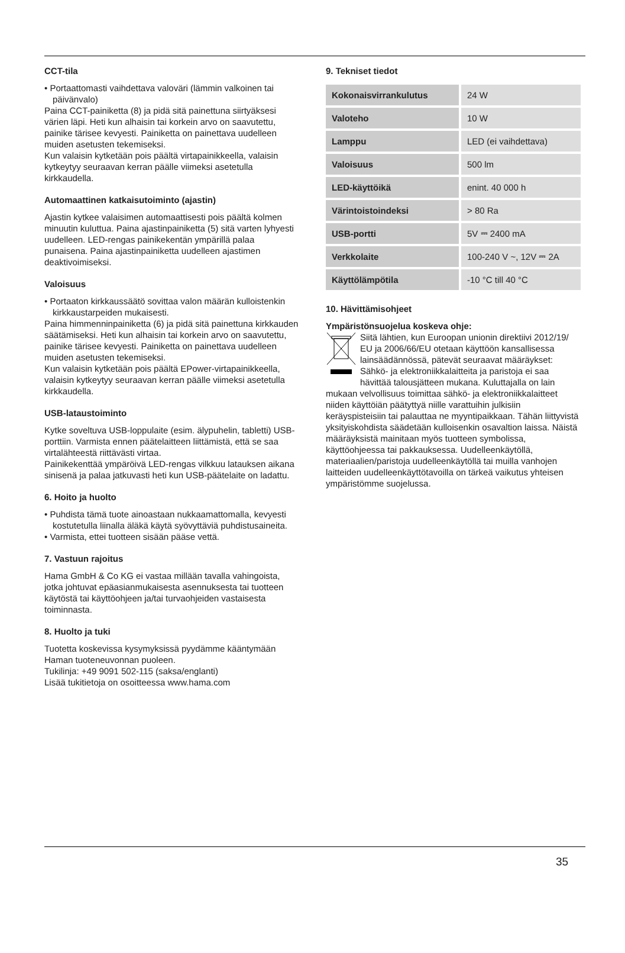CCT-tila
• Portaattomasti vaihdettava valoväri (lämmin valkoinen tai päivänvalo)
Paina CCT-painiketta (8) ja pidä sitä painettuna siirtyäksesi värien läpi. Heti kun alhaisin tai korkein arvo on saavutettu, painike tärisee kevyesti. Painiketta on painettava uudelleen muiden asetusten tekemiseksi.
Kun valaisin kytketään pois päältä virtapainikkeella, valaisin kytkeytyy seuraavan kerran päälle viimeksi asetetulla kirkkaudella.
Automaattinen katkaisutoiminto (ajastin)
Ajastin kytkee valaisimen automaattisesti pois päältä kolmen minuutin kuluttua. Paina ajastinpainiketta (5) sitä varten lyhyesti uudelleen. LED-rengas painikekentän ympärillä palaa punaisena. Paina ajastinpainiketta uudelleen ajastimen deaktivoimiseksi.
Valoisuus
• Portaaton kirkkaussäätö sovittaa valon määrän kulloistenkin kirkkaustarpeiden mukaisesti.
Paina himmenninpainiketta (6) ja pidä sitä painettuna kirkkauden säätämiseksi. Heti kun alhaisin tai korkein arvo on saavutettu, painike tärisee kevyesti. Painiketta on painettava uudelleen muiden asetusten tekemiseksi.
Kun valaisin kytketään pois päältä EPower-virtapainikkeella, valaisin kytkeytyy seuraavan kerran päälle viimeksi asetetulla kirkkaudella.
USB-lataustoiminto
Kytke soveltuva USB-loppulaite (esim. älypuhelin, tabletti) USB-porttiin. Varmista ennen päätelaitteen liittämistä, että se saa virtalähteestä riittävästi virtaa.
Painikekenttää ympäröivä LED-rengas vilkkuu latauksen aikana sinisenä ja palaa jatkuvasti heti kun USB-päätelaite on ladattu.
6. Hoito ja huolto
• Puhdista tämä tuote ainoastaan nukkaamattomalla, kevyesti kostutetulla liinalla äläkä käytä syövyttäviä puhdistusaineita.
• Varmista, ettei tuotteen sisään pääse vettä.
7. Vastuun rajoitus
Hama GmbH & Co KG ei vastaa millään tavalla vahingoista, jotka johtuvat epäasianmukaisesta asennuksesta tai tuotteen käytöstä tai käyttöohjeen ja/tai turvaohjeiden vastaisesta toiminnasta.
8. Huolto ja tuki
Tuotetta koskevissa kysymyksissä pyydämme kääntymään Haman tuoteneuvonnan puoleen.
Tukilinja: +49 9091 502-115 (saksa/englanti)
Lisää tukitietoja on osoitteessa www.hama.com
9. Tekniset tiedot
| Kokonaisvirrankulutus | 24 W |
| Valoteho | 10 W |
| Lamppu | LED (ei vaihdettava) |
| Valoisuus | 500 lm |
| LED-käyttöikä | enint. 40 000 h |
| Värintoistoindeksi | > 80 Ra |
| USB-portti | 5V ⎓ 2400 mA |
| Verkkolaite | 100-240 V ~, 12V ⎓ 2A |
| Käyttölämpötila | -10 °C till 40 °C |
10. Hävittämisohjeet
Ympäristönsuojelua koskeva ohje:
Siitä lähtien, kun Euroopan unionin direktiivi 2012/19/ EU ja 2006/66/EU otetaan käyttöön kansallisessa lainsäädännössä, pätevät seuraavat määräykset: Sähkö- ja elektroniikkalaitteita ja paristoja ei saa hävittää talousjätteen mukana. Kuluttajalla on lain mukaan velvollisuus toimittaa sähkö- ja elektroniikkalaitteet niiden käyttöiän päätyttyä niille varattuihin julkisiin keräyspisteisiin tai palauttaa ne myyntipaikkaan. Tähän liittyvistä yksityiskohdista säädetään kulloisenkin osavaltion laissa. Näistä määräyksistä mainitaan myös tuotteen symbolissa, käyttöohjeessa tai pakkauksessa. Uudelleenkäytöllä, materiaalien/paristoja uudelleenkäytöllä tai muilla vanhojen laitteiden uudelleenkäyttötavoilla on tärkeä vaikutus yhteisen ympäristömme suojelussa.
35